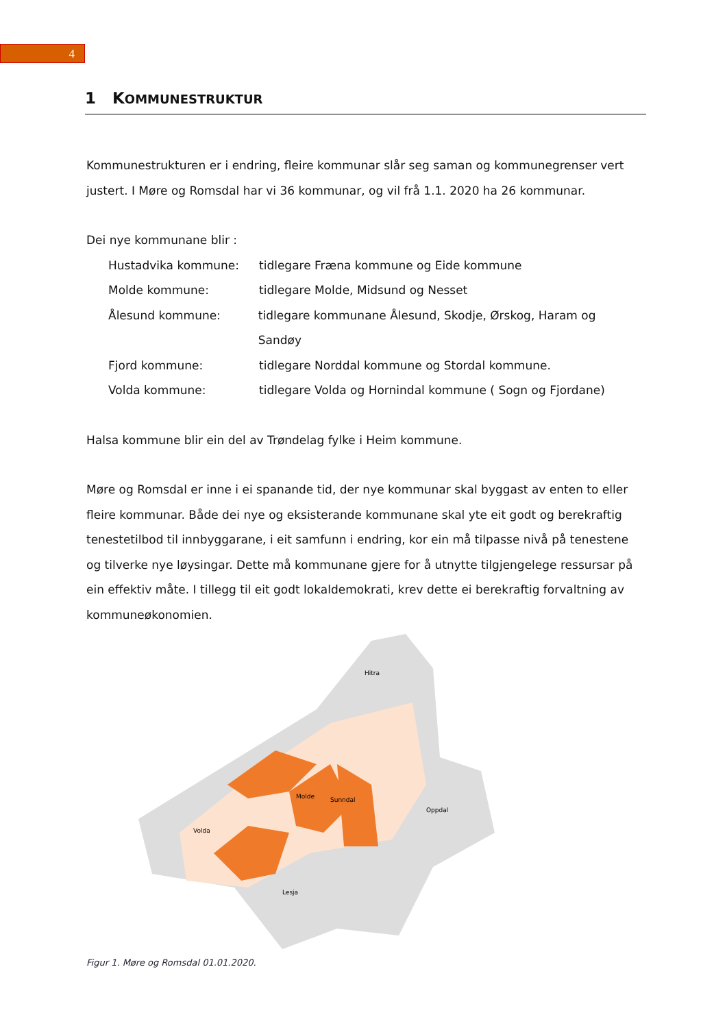4
1 KOMMUNESTRUKTUR
Kommunestrukturen er i endring, fleire kommunar slår seg saman og kommunegrenser vert justert. I Møre og Romsdal har vi 36 kommunar, og vil frå 1.1. 2020 ha 26 kommunar.
Dei nye kommunane blir :
Hustadvika kommune: tidlegare Fræna kommune og Eide kommune
Molde kommune: tidlegare Molde, Midsund og Nesset
Ålesund kommune: tidlegare kommunane Ålesund, Skodje, Ørskog, Haram og Sandøy
Fjord kommune: tidlegare Norddal kommune og Stordal kommune.
Volda kommune: tidlegare Volda og Hornindal kommune ( Sogn og Fjordane)
Halsa kommune blir ein del av Trøndelag fylke i Heim kommune.
Møre og Romsdal er inne i ei spanande tid, der nye kommunar skal byggast av enten to eller fleire kommunar. Både dei nye og eksisterande kommunane skal yte eit godt og berekraftig tenestetilbod til innbyggarane, i eit samfunn i endring, kor ein må tilpasse nivå på tenestene og tilverke nye løysingar. Dette må kommunane gjere for å utnytte tilgjengelege ressursar på ein effektiv måte. I tillegg til eit godt lokaldemokrati, krev dette ei berekraftig forvaltning av kommuneøkonomien.
Sunndal
Oppdal
Lesja
Volda
Molde
Hitra
Figur 1. Møre og Romsdal 01.01.2020.